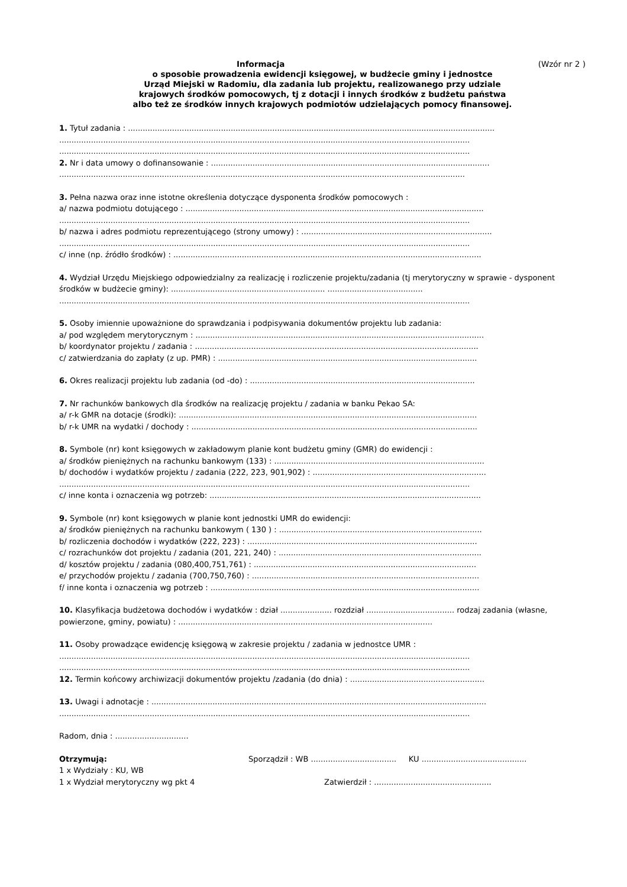Informacja (Wzór nr 2 )
o sposobie prowadzenia ewidencji księgowej, w budżecie gminy i jednostce
Urząd Miejski w Radomiu, dla zadania lub projektu, realizowanego przy udziale
krajowych środków pomocowych, tj z dotacji i innych środków z budżetu państwa
albo też ze środków innych krajowych podmiotów udzielających pomocy finansowej.
1. Tytuł zadania : ......................................................................................................................................................
........................................................................................................................................................................
........................................................................................................................................................................
2. Nr i data umowy o dofinansowanie : ..................................................................................................................
......................................................................................................................................................................
3. Pełna nazwa oraz inne istotne określenia dotyczące dysponenta środków pomocowych :
a/ nazwa podmiotu dotującego : ..........................................................................................................................
........................................................................................................................................................................
b/ nazwa i adres podmiotu reprezentującego (strony umowy) : ..............................................................................
........................................................................................................................................................................
c/ inne (np. źródło środków) : ..............................................................................................................................
4. Wydział Urzędu Miejskiego odpowiedzialny za realizację i rozliczenie projektu/zadania (tj merytoryczny w sprawie - dysponent środków w budżecie gminy): ............................................................... .......................................
........................................................................................................................................................................
5. Osoby imiennie upoważnione do sprawdzania i podpisywania dokumentów projektu lub zadania:
a/ pod względem merytorycznym : ......................................................................................................................
b/ koordynator projektu / zadania : ....................................................................................................................
c/ zatwierdzania do zapłaty (z up. PMR) : ..........................................................................................................
6. Okres realizacji projektu lub zadania (od -do) : ............................................................................................
7. Nr rachunków bankowych dla środków na realizację projektu / zadania w banku Pekao SA:
a/ r-k GMR na dotacje (środki): ..........................................................................................................................
b/ r-k UMR na wydatki / dochody : .....................................................................................................................
8. Symbole (nr) kont księgowych w zakładowym planie kont budżetu gminy (GMR) do ewidencji :
a/ środków pieniężnych na rachunku bankowym (133) : ......................................................................................
b/ dochodów i wydatków projektu / zadania (222, 223, 901,902) : .......................................................................
........................................................................................................................................................................
c/ inne konta i oznaczenia wg potrzeb: ...............................................................................................................
9. Symbole (nr) kont księgowych w planie kont jednostki UMR do ewidencji:
a/ środków pieniężnych na rachunku bankowym ( 130 ) : ...................................................................................
b/ rozliczenia dochodów i wydatków (222, 223) : ..............................................................................................
c/ rozrachunków dot projektu / zadania (201, 221, 240) : ...................................................................................
d/ kosztów projektu / zadania (080,400,751,761) : ...........................................................................................
e/ przychodów projektu / zadania (700,750,760) : .............................................................................................
f/ inne konta i oznaczenia wg potrzeb : ..............................................................................................................
10. Klasyfikacja budżetowa dochodów i wydatków : dział ..................... rozdział .................................... rodzaj zadania (własne, powierzone, gminy, powiatu) : ........................................................................................................
11. Osoby prowadzące ewidencję księgową w zakresie projektu / zadania w jednostce UMR :
........................................................................................................................................................................
........................................................................................................................................................................
12. Termin końcowy archiwizacji dokumentów projektu /zadania (do dnia) : .......................................................
13. Uwagi i adnotacje : .........................................................................................................................................
........................................................................................................................................................................
Radom, dnia : ..............................
Otrzymują:
1 x Wydziały : KU, WB
1 x Wydział merytoryczny wg pkt 4
Sporządził : WB ................................... KU ...........................................
Zatwierdził : ................................................